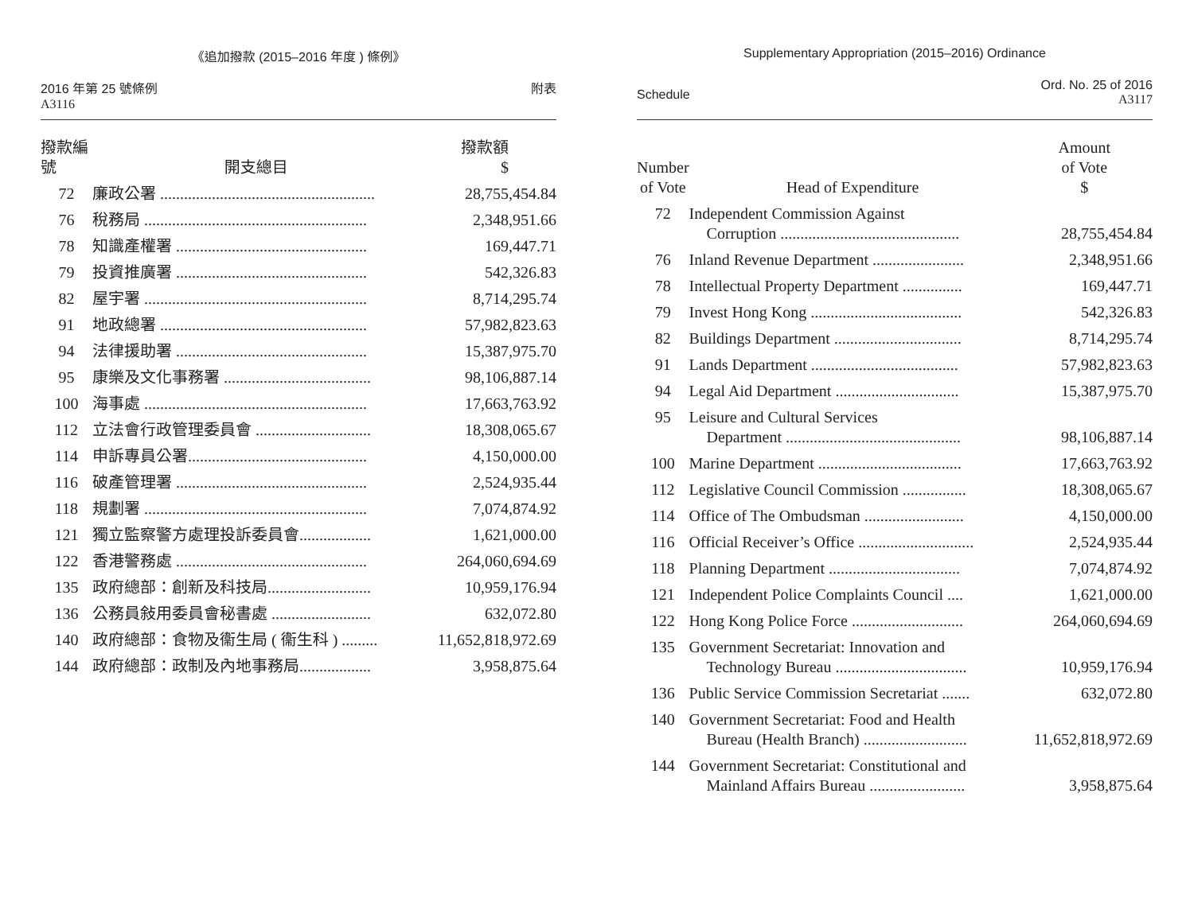《追加撥款 (2015–2016 年度 ) 條例》
2016 年第 25 號條例
A3116
附表
| 撥款編號 | 開支總目 | 撥款額 $ |
| --- | --- | --- |
| 72 | 廉政公署 ...................................................... | 28,755,454.84 |
| 76 | 稅務局 ........................................................ | 2,348,951.66 |
| 78 | 知識產權署 ................................................ | 169,447.71 |
| 79 | 投資推廣署 ................................................ | 542,326.83 |
| 82 | 屋宇署 ........................................................ | 8,714,295.74 |
| 91 | 地政總署 .................................................... | 57,982,823.63 |
| 94 | 法律援助署 ................................................ | 15,387,975.70 |
| 95 | 康樂及文化事務署 ..................................... | 98,106,887.14 |
| 100 | 海事處 ........................................................ | 17,663,763.92 |
| 112 | 立法會行政管理委員會 ............................. | 18,308,065.67 |
| 114 | 申訴專員公署............................................. | 4,150,000.00 |
| 116 | 破產管理署 ................................................ | 2,524,935.44 |
| 118 | 規劃署 ........................................................ | 7,074,874.92 |
| 121 | 獨立監察警方處理投訴委員會.................. | 1,621,000.00 |
| 122 | 香港警務處 ................................................ | 264,060,694.69 |
| 135 | 政府總部：創新及科技局.......................... | 10,959,176.94 |
| 136 | 公務員敍用委員會秘書處 ......................... | 632,072.80 |
| 140 | 政府總部：食物及衞生局 ( 衞生科 ) ......... | 11,652,818,972.69 |
| 144 | 政府總部：政制及內地事務局.................. | 3,958,875.64 |
Supplementary Appropriation (2015–2016) Ordinance
Schedule
Ord. No. 25 of 2016
A3117
| Number of Vote | Head of Expenditure | Amount of Vote $ |
| --- | --- | --- |
| 72 | Independent Commission Against Corruption ............................................. | 28,755,454.84 |
| 76 | Inland Revenue Department ....................... | 2,348,951.66 |
| 78 | Intellectual Property Department ............... | 169,447.71 |
| 79 | Invest Hong Kong ...................................... | 542,326.83 |
| 82 | Buildings Department ................................ | 8,714,295.74 |
| 91 | Lands Department ..................................... | 57,982,823.63 |
| 94 | Legal Aid Department ............................... | 15,387,975.70 |
| 95 | Leisure and Cultural Services Department ............................................ | 98,106,887.14 |
| 100 | Marine Department .................................... | 17,663,763.92 |
| 112 | Legislative Council Commission ................ | 18,308,065.67 |
| 114 | Office of The Ombudsman ......................... | 4,150,000.00 |
| 116 | Official Receiver’s Office ............................. | 2,524,935.44 |
| 118 | Planning Department ................................. | 7,074,874.92 |
| 121 | Independent Police Complaints Council .... | 1,621,000.00 |
| 122 | Hong Kong Police Force ............................ | 264,060,694.69 |
| 135 | Government Secretariat: Innovation and Technology Bureau ................................. | 10,959,176.94 |
| 136 | Public Service Commission Secretariat ....... | 632,072.80 |
| 140 | Government Secretariat: Food and Health Bureau (Health Branch) .......................... | 11,652,818,972.69 |
| 144 | Government Secretariat: Constitutional and Mainland Affairs Bureau ........................ | 3,958,875.64 |